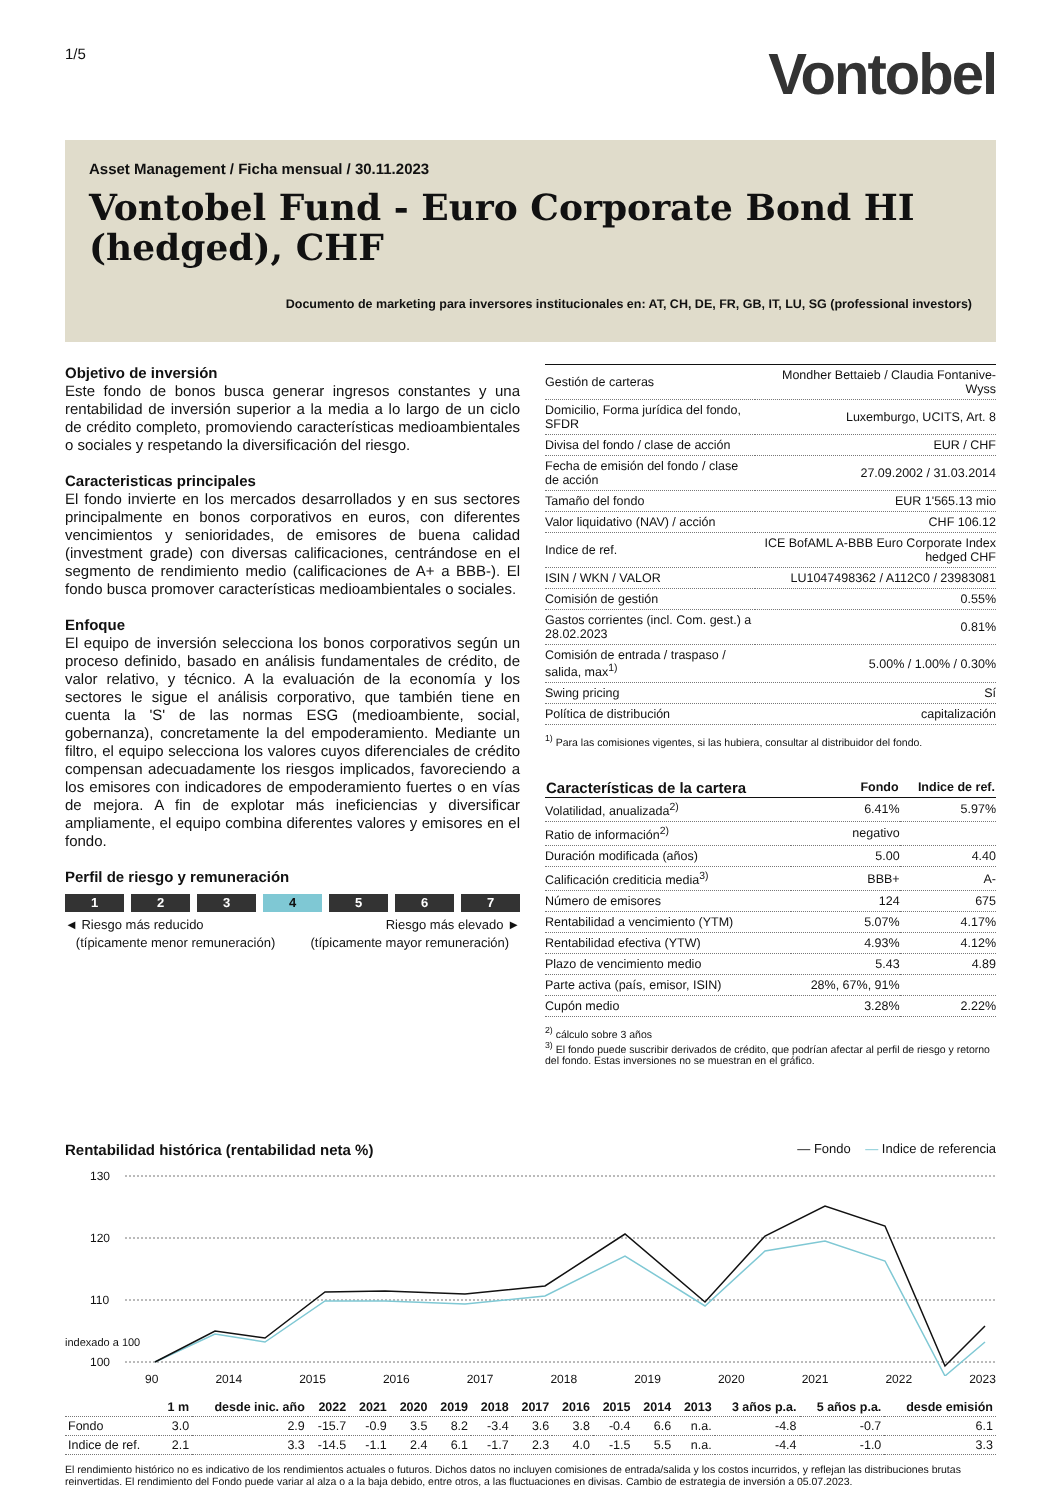1/5
Vontobel
Asset Management / Ficha mensual / 30.11.2023
Vontobel Fund - Euro Corporate Bond HI (hedged), CHF
Documento de marketing para inversores institucionales en: AT, CH, DE, FR, GB, IT, LU, SG (professional investors)
Objetivo de inversión
Este fondo de bonos busca generar ingresos constantes y una rentabilidad de inversión superior a la media a lo largo de un ciclo de crédito completo, promoviendo características medioambientales o sociales y respetando la diversificación del riesgo.
Caracteristicas principales
El fondo invierte en los mercados desarrollados y en sus sectores principalmente en bonos corporativos en euros, con diferentes vencimientos y senioridades, de emisores de buena calidad (investment grade) con diversas calificaciones, centrándose en el segmento de rendimiento medio (calificaciones de A+ a BBB-). El fondo busca promover características medioambientales o sociales.
Enfoque
El equipo de inversión selecciona los bonos corporativos según un proceso definido, basado en análisis fundamentales de crédito, de valor relativo, y técnico. A la evaluación de la economía y los sectores le sigue el análisis corporativo, que también tiene en cuenta la 'S' de las normas ESG (medioambiente, social, gobernanza), concretamente la del empoderamiento. Mediante un filtro, el equipo selecciona los valores cuyos diferenciales de crédito compensan adecuadamente los riesgos implicados, favoreciendo a los emisores con indicadores de empoderamiento fuertes o en vías de mejora. A fin de explotar más ineficiencias y diversificar ampliamente, el equipo combina diferentes valores y emisores en el fondo.
Perfil de riesgo y remuneración
1 2 3 4 5 6 7
◄ Riesgo más reducido
(típicamente menor remuneración)
Riesgo más elevado ►
(típicamente mayor remuneración)
| Gestión de carteras | Mondher Bettaieb / Claudia Fontanive-Wyss |
| Domicilio, Forma jurídica del fondo, SFDR | Luxemburgo, UCITS, Art. 8 |
| Divisa del fondo / clase de acción | EUR / CHF |
| Fecha de emisión del fondo / clase de acción | 27.09.2002 / 31.03.2014 |
| Tamaño del fondo | EUR 1'565.13 mio |
| Valor liquidativo (NAV) / acción | CHF 106.12 |
| Indice de ref. | ICE BofAML A-BBB Euro Corporate Index hedged CHF |
| ISIN / WKN / VALOR | LU1047498362 / A112C0 / 23983081 |
| Comisión de gestión | 0.55% |
| Gastos corrientes (incl. Com. gest.) a 28.02.2023 | 0.81% |
| Comisión de entrada / traspaso / salida, max<sup>1)</sup> | 5.00% / 1.00% / 0.30% |
| Swing pricing | Sí |
| Política de distribución | capitalización |
<sup>1)</sup> Para las comisiones vigentes, si las hubiera, consultar al distribuidor del fondo.
| Características de la cartera | Fondo | Indice de ref. |
| --- | --- | --- |
| Volatilidad, anualizada<sup>2)</sup> | 6.41% | 5.97% |
| Ratio de información<sup>2)</sup> | negativo | |
| Duración modificada (años) | 5.00 | 4.40 |
| Calificación crediticia media<sup>3)</sup> | BBB+ | A- |
| Número de emisores | 124 | 675 |
| Rentabilidad a vencimiento (YTM) | 5.07% | 4.17% |
| Rentabilidad efectiva (YTW) | 4.93% | 4.12% |
| Plazo de vencimiento medio | 5.43 | 4.89 |
| Parte activa (país, emisor, ISIN) | 28%, 67%, 91% | |
| Cupón medio | 3.28% | 2.22% |
<sup>2)</sup> cálculo sobre 3 años
<sup>3)</sup> El fondo puede suscribir derivados de crédito, que podrían afectar al perfil de riesgo y retorno del fondo. Estas inversiones no se muestran en el gráfico.
Rentabilidad histórica (rentabilidad neta %) — Fondo — Indice de referencia
130
120
110
100
90 2014 2015 2016 2017 2018 2019 2020 2021 2022 2023
indexado a 100
| | 1 m | desde inic. año | 2022 | 2021 | 2020 | 2019 | 2018 | 2017 | 2016 | 2015 | 2014 | 2013 | 3 años p.a. | 5 años p.a. | desde emisión |
| --- | --- | --- | --- | --- | --- | --- | --- | --- | --- | --- | --- | --- | --- | --- | --- |
| Fondo | 3.0 | 2.9 | -15.7 | -0.9 | 3.5 | 8.2 | -3.4 | 3.6 | 3.8 | -0.4 | 6.6 | n.a. | -4.8 | -0.7 | 6.1 |
| Indice de ref. | 2.1 | 3.3 | -14.5 | -1.1 | 2.4 | 6.1 | -1.7 | 2.3 | 4.0 | -1.5 | 5.5 | n.a. | -4.4 | -1.0 | 3.3 |
El rendimiento histórico no es indicativo de los rendimientos actuales o futuros. Dichos datos no incluyen comisiones de entrada/salida y los costos incurridos, y reflejan las distribuciones brutas reinvertidas. El rendimiento del Fondo puede variar al alza o a la baja debido, entre otros, a las fluctuaciones en divisas. Cambio de estrategia de inversión a 05.07.2023.